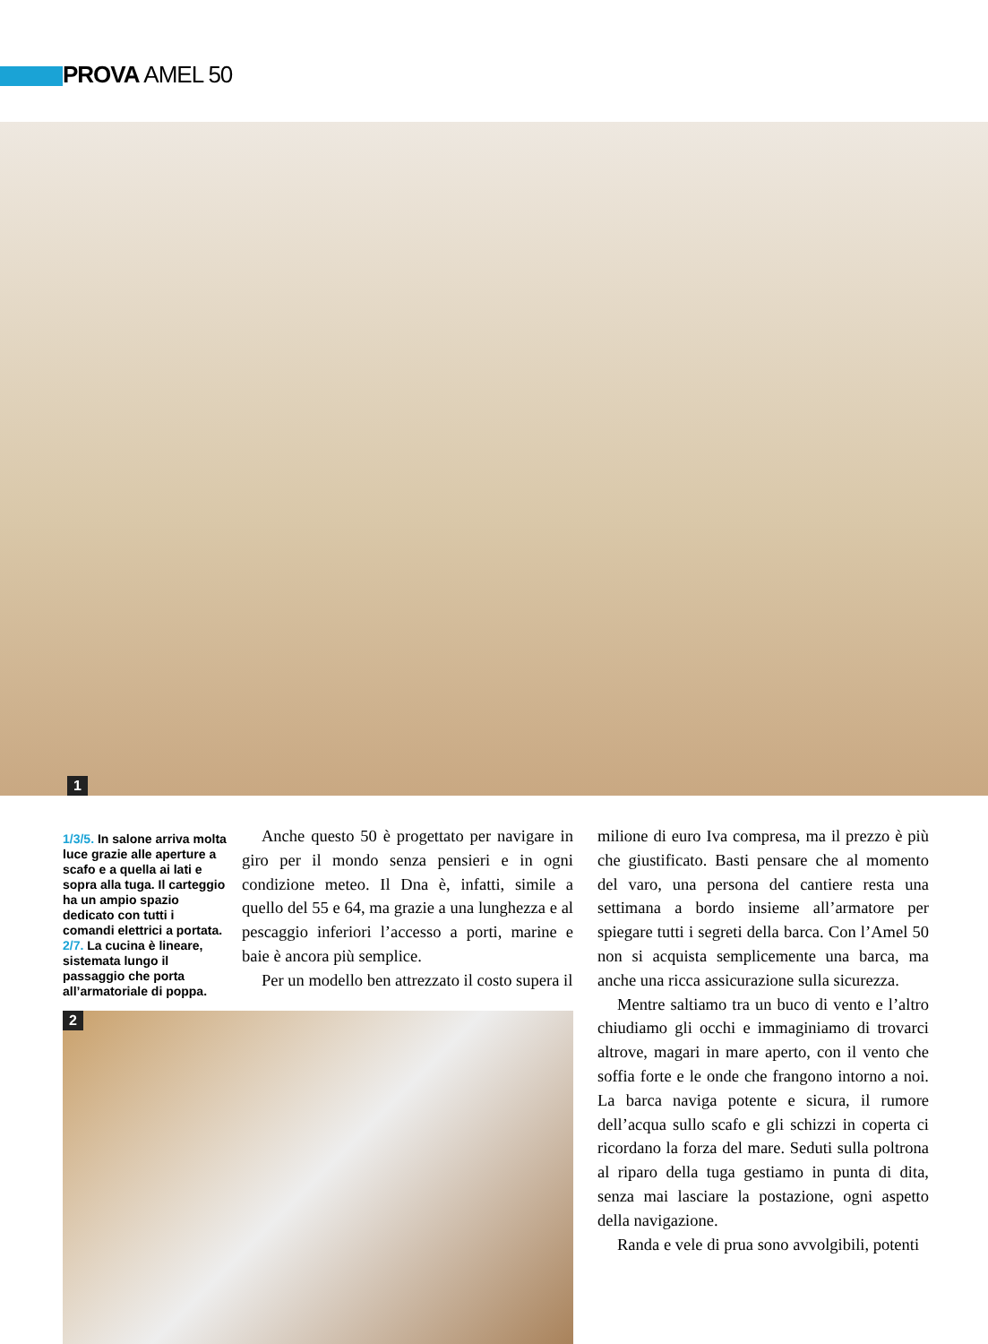PROVA AMEL 50
1
1/3/5. In salone arriva molta luce grazie alle aperture a scafo e a quella ai lati e sopra alla tuga. Il carteggio ha un ampio spazio dedicato con tutti i comandi elettrici a portata. 2/7. La cucina è lineare, sistemata lungo il passaggio che porta all’armatoriale di poppa.
Anche questo 50 è progettato per navigare in giro per il mondo senza pensieri e in ogni condizione meteo. Il Dna è, infatti, simile a quello del 55 e 64, ma grazie a una lunghezza e al pescaggio inferiori l’accesso a porti, marine e baie è ancora più semplice.
Per un modello ben attrezzato il costo supera il
2
milione di euro Iva compresa, ma il prezzo è più che giustificato. Basti pensare che al momento del varo, una persona del cantiere resta una settimana a bordo insieme all’armatore per spiegare tutti i segreti della barca. Con l’Amel 50 non si acquista semplicemente una barca, ma anche una ricca assicurazione sulla sicurezza.
Mentre saltiamo tra un buco di vento e l’altro chiudiamo gli occhi e immaginiamo di trovarci altrove, magari in mare aperto, con il vento che soffia forte e le onde che frangono intorno a noi. La barca naviga potente e sicura, il rumore dell’acqua sullo scafo e gli schizzi in coperta ci ricordano la forza del mare. Seduti sulla poltrona al riparo della tuga gestiamo in punta di dita, senza mai lasciare la postazione, ogni aspetto della navigazione.
Randa e vele di prua sono avvolgibili, potenti